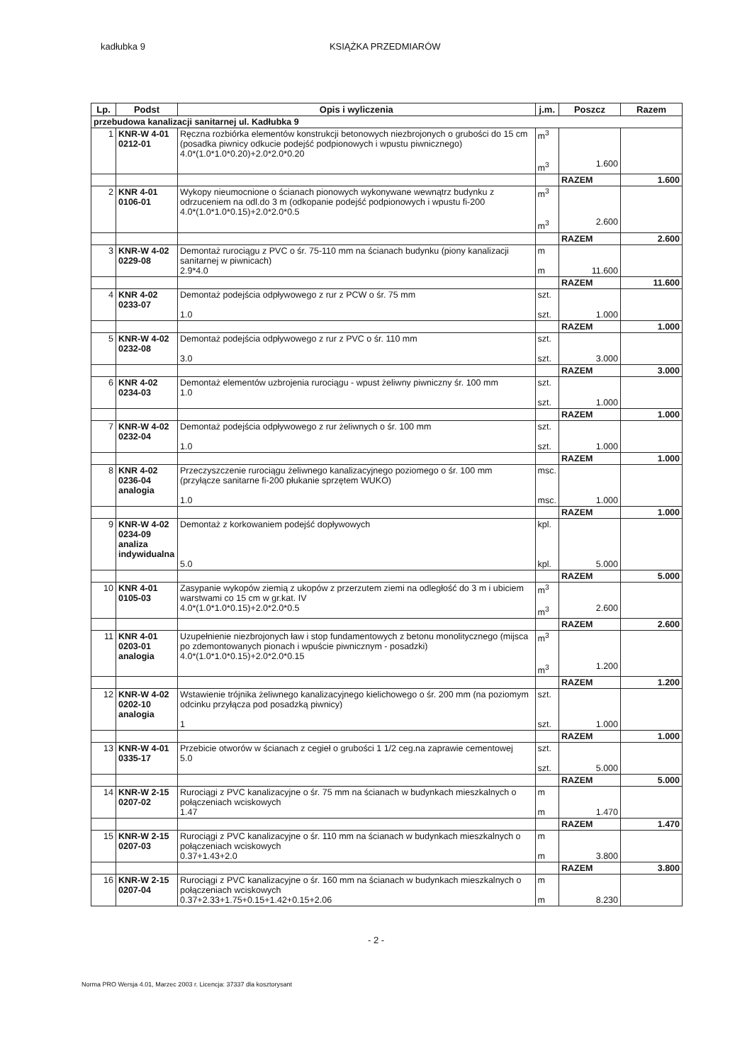kadłubka 9 KSIĄŻKA PRZEDMIARÓW
| Lp. | Podst | Opis i wyliczenia | j.m. | Poszcz | Razem |
| --- | --- | --- | --- | --- | --- |
| przebudowa kanalizacji sanitarnej ul. Kadłubka 9 | | | | | |
| 1 | KNR-W 4-01 0212-01 | Ręczna rozbiórka elementów konstrukcji betonowych niezbrojonych o grubości do 15 cm (posadka piwnicy odkucie podejść podpionowych i wpustu piwnicznego) 4.0*(1.0*1.0*0.20)+2.0*2.0*0.20 | m<sup>3</sup> m<sup>3</sup> | 1.600 | |
| | | | | RAZEM | 1.600 |
| 2 | KNR 4-01 0106-01 | Wykopy nieumocnione o ścianach pionowych wykonywane wewnątrz budynku z odrzuceniem na odl.do 3 m (odkopanie podejść podpionowych i wpustu fi-200 4.0*(1.0*1.0*0.15)+2.0*2.0*0.5 | m<sup>3</sup> m<sup>3</sup> | 2.600 | |
| | | | | RAZEM | 2.600 |
| 3 | KNR-W 4-02 0229-08 | Demontaż rurociągu z PVC o śr. 75-110 mm na ścianach budynku (piony kanalizacji sanitarnej w piwnicach) 2.9*4.0 | m m | 11.600 | |
| | | | | RAZEM | 11.600 |
| 4 | KNR 4-02 0233-07 | Demontaż podejścia odpływowego z rur z PCW o śr. 75 mm 1.0 | szt. szt. | 1.000 | |
| | | | | RAZEM | 1.000 |
| 5 | KNR-W 4-02 0232-08 | Demontaż podejścia odpływowego z rur z PVC o śr. 110 mm 3.0 | szt. szt. | 3.000 | |
| | | | | RAZEM | 3.000 |
| 6 | KNR 4-02 0234-03 | Demontaż elementów uzbrojenia rurociągu - wpust żeliwny piwniczny śr. 100 mm 1.0 | szt. szt. | 1.000 | |
| | | | | RAZEM | 1.000 |
| 7 | KNR-W 4-02 0232-04 | Demontaż podejścia odpływowego z rur żeliwnych o śr. 100 mm 1.0 | szt. szt. | 1.000 | |
| | | | | RAZEM | 1.000 |
| 8 | KNR 4-02 0236-04 analogia | Przeczyszczenie rurociągu żeliwnego kanalizacyjnego poziomego o śr. 100 mm (przyłącze sanitarne fi-200 płukanie sprzętem WUKO) 1.0 | msc. msc. | 1.000 | |
| | | | | RAZEM | 1.000 |
| 9 | KNR-W 4-02 0234-09 analiza indywidualna | Demontaż z korkowaniem podejść dopływowych 5.0 | kpl. kpl. | 5.000 | |
| | | | | RAZEM | 5.000 |
| 10 | KNR 4-01 0105-03 | Zasypanie wykopów ziemią z ukopów z przerzutem ziemi na odległość do 3 m i ubiciem warstwami co 15 cm w gr.kat. IV 4.0*(1.0*1.0*0.15)+2.0*2.0*0.5 | m<sup>3</sup> m<sup>3</sup> | 2.600 | |
| | | | | RAZEM | 2.600 |
| 11 | KNR 4-01 0203-01 analogia | Uzupełnienie niezbrojonych ław i stop fundamentowych z betonu monolitycznego (mijsca po zdemontowanych pionach i wpuście piwnicznym - posadzki) 4.0*(1.0*1.0*0.15)+2.0*2.0*0.15 | m<sup>3</sup> m<sup>3</sup> | 1.200 | |
| | | | | RAZEM | 1.200 |
| 12 | KNR-W 4-02 0202-10 analogia | Wstawienie trójnika żeliwnego kanalizacyjnego kielichowego o śr. 200 mm (na poziomym odcinku przyłącza pod posadzką piwnicy) 1 | szt. szt. | 1.000 | |
| | | | | RAZEM | 1.000 |
| 13 | KNR-W 4-01 0335-17 | Przebicie otworów w ścianach z cegieł o grubości 1 1/2 ceg.na zaprawie cementowej 5.0 | szt. szt. | 5.000 | |
| | | | | RAZEM | 5.000 |
| 14 | KNR-W 2-15 0207-02 | Rurociągi z PVC kanalizacyjne o śr. 75 mm na ścianach w budynkach mieszkalnych o połączeniach wciskowych 1.47 | m m | 1.470 | |
| | | | | RAZEM | 1.470 |
| 15 | KNR-W 2-15 0207-03 | Rurociągi z PVC kanalizacyjne o śr. 110 mm na ścianach w budynkach mieszkalnych o połączeniach wciskowych 0.37+1.43+2.0 | m m | 3.800 | |
| | | | | RAZEM | 3.800 |
| 16 | KNR-W 2-15 0207-04 | Rurociągi z PVC kanalizacyjne o śr. 160 mm na ścianach w budynkach mieszkalnych o połączeniach wciskowych 0.37+2.33+1.75+0.15+1.42+0.15+2.06 | m m | 8.230 | |
- 2 -
Norma PRO Wersja 4.01, Marzec 2003 r. Licencja: 37337 dla kosztorysant